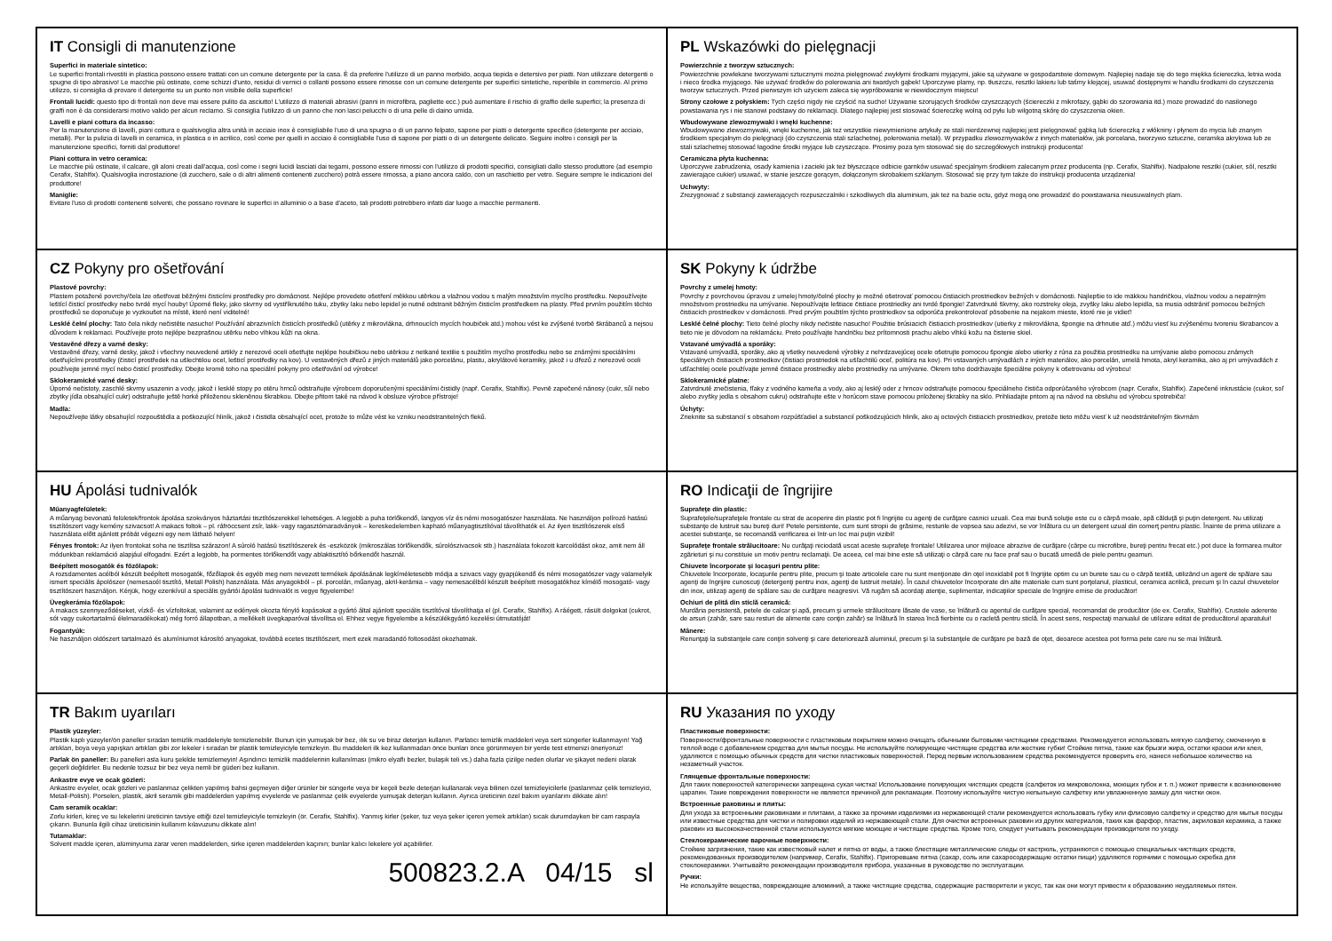IT Consigli di manutenzione
Superfici in materiale sintetico:
Le superfici frontali rivestiti in plastica possono essere trattati con un comune detergente per la casa. È da preferire l'utilizzo di un panno morbido, acqua tiepida e detersivo per piatti. Non utilizzare detergenti o spugne di tipo abrasivo! Le macchie più ostinate, come schizzi d'unto, residui di vernici o collanti possono essere rimosse con un comune detergente per superfici sintetiche, reperibile in commercio. Al primo utilizzo, si consiglia di provare il detergente su un punto non visibile della superficie!
Frontali lucidi: questo tipo di frontali non deve mai essere pulito da asciutto! L'utilizzo di materiali abrasivi (panni in microfibra, pagliette ecc.) può aumentare il rischio di graffio delle superfici; la presenza di graffi non è da considerarsi motivo valido per alcun reclamo. Si consiglia l'utilizzo di un panno che non lasci pelucchi o di una pelle di daino umida.
Lavelli e piani cottura da incasso:
Per la manutenzione di lavelli, piani cottura o qualsivoglia altra unità in acciaio inox è consigliabile l'uso di una spugna o di un panno felpato, sapone per piatti o detergente specifico (detergente per acciaio, metalli). Per la pulizia di lavelli in ceramica, in plastica o in acrilico, così come per quelli in acciaio è consigliabile l'uso di sapone per piatti o di un detergente delicato. Seguire inoltre i consigli per la manutenzione specifici, forniti dal produttore!
Piani cottura in vetro ceramica:
Le macchie più ostinate, il calcare, gli aloni creati dall'acqua, così come i segni lucidi lasciati dai tegami, possono essere rimossi con l'utilizzo di prodotti specifici, consigliati dallo stesso produttore (ad esempio Cerafix, Stahlfix). Qualsivoglia incrostazione (di zucchero, sale o di altri alimenti contenenti zucchero) potrà essere rimossa, a piano ancora caldo, con un raschietto per vetro. Seguire sempre le indicazioni del produttore!
Maniglie:
Evitare l'uso di prodotti contenenti solventi, che possano rovinare le superfici in alluminio o a base d'aceto, tali prodotti potrebbero infatti dar luogo a macchie permanenti.
PL Wskazówki do pielęgnacji
Powierzchnie z tworzyw sztucznych:
Powierzchnie powlekane tworzywami sztucznymi można pielęgnować zwykłymi środkami myjącymi, jakie są używane w gospodarstwie domowym. Najlepiej nadaje się do tego miękka ściereczka, letnia woda i nieco środka myjącego. Nie używać środków do polerowania ani twardych gąbek! Uporczywe plamy, np. tłuszczu, resztki lakieru lub taśmy klejącej, usuwać dostępnymi w handlu środkami do czyszczenia tworzyw sztucznych. Przed pierwszym ich użyciem zaleca się wypróbowanie w niewidocznym miejscu!
Strony czołowe z połyskiem: Tych części nigdy nie czyścić na sucho! Używanie szorujących środków czyszczących (ściereczki z mikrofazy, gąbki do szorowania itd.) może prowadzić do nasilonego powstawania rys i nie stanowi podstawy do reklamacji. Dlatego najlepiej jest stosować ściereczkę wolną od pyłu lub wilgotną skórę do czyszczenia okien.
Wbudowywane zlewozmywaki i wnęki kuchenne:
Wbudowywane zlewozmywaki, wnęki kuchenne, jak też wszystkie niewymienione artykuły ze stali nierdzewnej najlepiej jest pielęgnować gąbką lub ściereczką z włókniny i płynem do mycia lub znanym środkiem specjalnym do pielęgnacji (do czyszczenia stali szlachetnej, polerowania metali). W przypadku zlewozmywaków z innych materiałów, jak porcelana, tworzywo sztuczne, ceramika akrylowa lub ze stali szlachetnej stosować łagodne środki myjące lub czyszczące. Prosimy poza tym stosować się do szczegółowych instrukcji producenta!
Ceramiczna płyta kuchenna:
Uporczywe zabrudzenia, osady kamienia i zacieki jak też błyszczące odbicie garnków usuwać specjalnym środkiem zalecanym przez producenta (np. Cerafix, Stahlfix). Nadpalone resztki (cukier, sól, resztki zawierające cukier) usuwać, w stanie jeszcze gorącym, dołączonym skrobakiem szklanym. Stosować się przy tym także do instrukcji producenta urządzenia!
Uchwyty:
Zrezygnować z substancji zawierających rozpuszczalniki i szkodliwych dla aluminium, jak też na bazie octu, gdyż mogą one prowadzić do powstawania nieusuwalnych plam.
CZ Pokyny pro ošetřování
Plastové povrchy:
Plastem potažené povrchy/čela lze ošetřovat běžnými čisticími prostředky pro domácnost. Nejlépe provedete ošetření měkkou utěrkou a vlažnou vodou s malým množstvím mycího prostředku. Nepoužívejte leštící čisticí prostředky nebo tvrdé mycí houby! Úporné fleky, jako skvrny od vystříknutého tuku, zbytky laku nebo lepidel je nutné odstranit běžným čisticím prostředkem na plasty. Před prvním použitím těchto prostředků se doporučuje je vyzkoušet na místě, které není viditelné!
Lesklé čelní plochy: Tato čela nikdy nečistěte nasucho! Používání abrazivních čisticích prostředků (utěrky z mikrovlákna, drhnoucích mycích houbiček atd.) mohou vést ke zvýšené tvorbě škrábanců a nejsou důvodem k reklamaci. Používejte proto nejlépe bezprašnou utěrku nebo vlhkou kůži na okna.
Vestavěné dřezy a varné desky:
Vestavěné dřezy, varné desky, jakož i všechny neuvedené artikly z nerezové oceli ošetřujte nejlépe houbičkou nebo utěrkou z netkané textilie s použitím mycího prostředku nebo se známými speciálními ošetřujícími prostředky (čisticí prostředek na ušlechtilou ocel, lešticí prostředky na kov). U vestavěných dřezů z jiných materiálů jako porcelánu, plastu, akrylátové keramiky, jakož i u dřezů z nerezové oceli používejte jemné mycí nebo čisticí prostředky. Dbejte kromě toho na speciální pokyny pro ošetřování od výrobce!
Sklokeramické varné desky:
Úporné nečistoty, zaschlé skvrny usazenin a vody, jakož i lesklé stopy po otěru hrnců odstraňujte výrobcem doporučenými speciálními čistidly (např. Cerafix, Stahlfix). Pevně zapečené nánosy (cukr, sůl nebo zbytky jídla obsahující cukr) odstraňujte ještě horké přiloženou skleněnou škrabkou. Dbejte přitom také na návod k obsluze výrobce přístroje!
Madla:
Nepoužívejte látky obsahující rozpouštědla a poškozující hliník, jakož i čistidla obsahující ocet, protože to může vést ke vzniku neodstranitelných fleků.
SK Pokyny k údržbe
Povrchy z umelej hmoty:
Povrchy z povrchovou úpravou z umelej hmoty/čelné plochy je možné ošetrovať pomocou čistiacich prostriedkov bežných v domácnosti. Najlepšie to ide mäkkou handričkou, vlažnou vodou a nepatrným množstvom prostriedku na umývanie. Nepoužívajte leštiace čistiace prostriedky ani tvrdé špongie! Zatvrdnuté škvrny, ako rozstreky oleja, zvyšky laku alebo lepidla, sa musia odstrániť pomocou bežných čistiacich prostriedkov v domácnosti. Pred prvým použitím týchto prostriedkov sa odporúča prekontrolovať pôsobenie na nejakom mieste, ktoré nie je vidieť!
Lesklé čelné plochy: Tieto čelné plochy nikdy nečistite nasucho! Použitie brúsiacich čistiacich prostriedkov (utierky z mikrovlákna, špongie na drhnutie atď.) môžu viesť ku zvýšenému tvoreniu škrabancov a tieto nie je dôvodom na reklamáciu. Preto používajte handričku bez prítomnosti prachu alebo vlhkú kožu na čistenie skiel.
Vstavané umývadlá a sporáky:
Vstavané umývadlá, sporáky, ako aj všetky neuvedené výrobky z nehrdzavejúcej ocele ošetrujte pomocou špongie alebo utierky z rúna za použitia prostriedku na umývanie alebo pomocou známych špeciálnych čistiacich prostriedkov (čistiaci prostriedok na ušľachtilú oceľ, politúra na kov). Pri vstavaných umývadlách z iných materiálov, ako porcelán, umelá hmota, akryl keramika, ako aj pri umývadlách z ušľachtilej ocele používajte jemné čistiace prostriedky alebo prostriedky na umývanie. Okrem toho dodržiavajte špeciálne pokyny k ošetrovaniu od výrobcu!
Sklokeramické platne:
Zatvrdnuté znečistenia, fľaky z vodného kameňa a vody, ako aj lesklý oder z hrncov odstraňujte pomocou špeciálneho čističa odporúčaného výrobcom (napr. Cerafix, Stahlfix). Zapečené inkrustácie (cukor, soľ alebo zvyšky jedla s obsahom cukru) odstraňujte ešte v horúcom stave pomocou priloženej škrabky na sklo. Prihliadajte pritom aj na návod na obsluhu od výrobcu spotrebiča!
Úchyty:
Zriekn­ite sa substancií s obsahom rozpúšťadiel a substancií poškodzujúcich hliník, ako aj octových čistiacich prostriedkov, pretože tieto môžu viesť k už neodstrániteľným škvrnám
HU Ápolási tudnivalók
Műanyagfelületek:
A műanyag bevonatú felületek/frontok ápolása szokványos háztartási tisztítószerekkel lehetséges. A legjobb a puha törlőkendő, langyos víz és némi mosogatószer használata. Ne használjon polírozó hatású tisztítószert vagy kemény szivacsot! A makacs foltok – pl. ráfröccsent zsír, lakk- vagy ragasztómaradványok – kereskedelemben kapható műanyagtisztítóval távolíthatók el. Az ilyen tisztítószerek első használata előtt ajánlott próbát végezni egy nem látható helyen!
Fényes frontok: Az ilyen frontokat soha ne tisztítsa szárazon! A súroló hatású tisztítószerek és -eszközök (mikroszálas törlőkendők, súrolószivacsok stb.) használata fokozott karcolódást okoz, amit nem áll módunkban reklamáció alapjául elfogadni. Ezért a legjobb, ha pormentes törlőkendőt vagy ablaktisztító bőrkendőt használ.
Beépített mosogatók és főzőlapok:
A rozsdamentes acélból készült beépített mosogatók, főzőlapok és egyéb meg nem nevezett termékek ápolásának legkíméletesebb módja a szivacs vagy gyapjúkendő és némi mosogatószer vagy valamelyik ismert speciális ápolószer (nemesacél tisztító, Metall Polish) használata. Más anyagokból – pl. porcelán, műanyag, akril-kerámia – vagy nemesacélból készült beépített mosogatókhoz kímélő mosogató- vagy tisztítószert használjon. Kérjük, hogy ezenkívül a speciális gyártói ápolási tudnivalót is vegye figyelembe!
Üvegkerámia főzőlapok:
A makacs szennyeződéseket, vízkő- és vízfoltokat, valamint az edények okozta fényló kopásokat a gyártó által ajánlott speciális tisztítóval távolíthatja el (pl. Cerafix, Stahlfix). A ráégett, rásült dolgokat (cukrot, sót vagy cukortartalmú élelmaradékokat) még forró állapotban, a mellékelt üvegkaparóval távolítsa el. Ehhez vegye figyelembe a készülékgyártó kezelési útmutatóját!
Fogantyúk:
Ne használjon oldószert tartalmazó és alumíniumot károsító anyagokat, továbbá ecetes tisztítószert, mert ezek maradandó foltosodást okozhatnak.
RO Indicaţii de îngrijire
Suprafeţe din plastic:
Suprafeţele/suprafeţele frontale cu strat de acoperire din plastic pot fi îngrijite cu agenţi de curăţare casnici uzuali. Cea mai bună soluţie este cu o cârpă moale, apă călduţă şi puţin detergent. Nu utilizaţi substanţe de lustruit sau bureţi duri! Petele persistente, cum sunt stropii de grăsime, resturile de vopsea sau adezivi, se vor înlătura cu un detergent uzual din comerţ pentru plastic. Înainte de prima utilizare a acestei substanţe, se recomandă verificarea ei într-un loc mai puţin vizibil!
Suprafeţe frontale strălucitoare: Nu curăţaţi niciodată uscat aceste suprafeţe frontale! Utilizarea unor mijloace abrazive de curăţare (cârpe cu microfibre, bureţi pentru frecat etc.) pot duce la formarea multor zgârieturi şi nu constituie un motiv pentru reclamaţii. De aceea, cel mai bine este să utilizaţi o cârpă care nu face praf sau o bucată umedă de piele pentru geamuri.
Chiuvete încorporate şi locaşuri pentru plite:
Chiuvetele încorporate, locaşurile pentru plite, precum şi toate articolele care nu sunt menţionate din oţel inoxidabil pot fi îngrijite optim cu un burete sau cu o cârpă textilă, utilizând un agent de spălare sau agenţi de îngrijire cunoscuţi (detergenţi pentru inox, agenţi de lustruit metale). În cazul chiuvetelor încorporate din alte materiale cum sunt porţelanul, plasticul, ceramica acrilică, precum şi în cazul chiuvetelor din inox, utilizaţi agenţi de spălare sau de curăţare neagresivi. Vă rugăm să acordaţi atenţie, suplimentar, indicaţiilor speciale de îngrijire emise de producător!
Ochiuri de plită din sticlă ceramică:
Murdăria persistentă, petele de calcar şi apă, precum şi urmele strălucitoare lăsate de vase, se înlătură cu agentul de curăţare special, recomandat de producător (de ex. Cerafix, Stahlfix). Crustele aderente de arsuri (zahăr, sare sau resturi de alimente care conţin zahăr) se înlătură în starea încă fierbinte cu o racletă pentru sticlă. În acest sens, respectaţi manualul de utilizare editat de producătorul aparatului!
Mânere:
Renunţaţi la substanţele care conţin solvenţi şi care deteriorează aluminiul, precum şi la substanţele de curăţare pe bază de oţet, deoarece acestea pot forma pete care nu se mai înlătură.
TR Bakım uyarıları
Plastik yüzeyler:
Plastik kaplı yüzeyler/ön paneller sıradan temizlik maddeleriyle temizlenebilir. Bunun için yumuşak bir bez, ılık su ve biraz deterjan kullanın. Parlatıcı temizlik maddeleri veya sert süngerler kullanmayın! Yağ artıkları, boya veya yapışkan artıkları gibi zor lekeler i sıradan bir plastik temizleyiciyle temizleyin. Bu maddeleri ilk kez kullanmadan önce bunları önce görünmeyen bir yerde test etmenizi öneriyoruz!
Parlak ön paneller: Bu panelleri asla kuru şekilde temizlemeyin! Aşındırıcı temizlik maddelerinin kullanılması (mikro elyaflı bezler, bulaşık teli vs.) daha fazla çizilge neden olurlar ve şikayet nedeni olarak geçerli değildirler. Bu nedenle tozsuz bir bez veya nemli bir güderi bez kullanın.
Ankastre evye ve ocak gözleri:
Ankastre evyeler, ocak gözleri ve paslanmaz çelikten yapılmış bahsi geçmeyen diğer ürünler bir süngerle veya bir keçeli bezle deterjan kullanarak veya bilinen özel temizleyicilerle (paslanmaz çelik temizleyici, Metall-Polish). Porselen, plastik, akril seramik gibi maddelerden yapılmış evyelerde ve paslanmaz çelik evyelerde yumuşak deterjan kullanın. Ayrıca üreticinin özel bakım uyarılarını dikkate alın!
Cam seramik ocaklar:
Zorlu kirleri, kireç ve su lekelerini üreticinin tavsiye ettiği özel temizleyiciyle temizleyin (ör. Cerafix, Stahlfix). Yanmış kirler (şeker, tuz veya şeker içeren yemek artıkları) sıcak durumdayken bir cam raspayla çıkarın. Bununla ilgili cihaz üreticisinin kullanım kılavuzunu dikkate alın!
Tutamaklar:
Solvent madde içeren, alüminyuma zarar veren maddelerden, sirke içeren maddelerden kaçının; bunlar kalıcı lekelere yol açabilirler.
500823.2.A 04/15 sl
RU Указания по уходу
Пластиковые поверхности:
Поверхности/фронтальные поверхности с пластиковым покрытием можно очищать обычными бытовыми чистящими средствами. Рекомендуется использовать мягкую салфетку, смоченную в теплой воде с добавлением средства для мытья посуды. Не используйте полирующие чистящие средства или жесткие губки! Стойкие пятна, такие как брызги жира, остатки краски или клея, удаляются с помощью обычных средств для чистки пластиковых поверхностей. Перед первым использованием средства рекомендуется проверить его, нанеся небольшое количество на незаметный участок.
Глянцевые фронтальные поверхности:
Для таких поверхностей категорически запрещена сухая чистка! Использование полирующих чистящих средств (салфеток из микроволокна, моющих губок и т. п.) может привести к возникновению царапин. Такие повреждения поверхности не являются причиной для рекламации. Поэтому используйте чистую непыльную салфетку или увлажненную замшу для чистки окон.
Встроенные раковины и плиты:
Для ухода за встроенными раковинами и плитами, а также за прочими изделиями из нержавеющей стали рекомендуется использовать губку или флисовую салфетку и средство для мытья посуды или известные средства для чистки и полировки изделий из нержавеющей стали. Для очистки встроенных раковин из других материалов, таких как фарфор, пластик, акриловая керамика, а также раковин из высококачественной стали используются мягкие моющие и чистящие средства. Кроме того, следует учитывать рекомендации производителя по уходу.
Стеклокерамические варочные поверхности:
Стойкие загрязнения, такие как известковый налет и пятна от воды, а также блестящие металлические следы от кастрюль, устраняются с помощью специальных чистящих средств, рекомендованных производителем (например, Cerafix, Stahlfix). Пригоревшие пятна (сахар, соль или сахаросодержащие остатки пищи) удаляются горячими с помощью скребка для стеклокерамики. Учитывайте рекомендации производителя прибора, указанные в руководстве по эксплуатации.
Ручки:
Не используйте вещества, повреждающие алюминий, а также чистящие средства, содержащие растворители и уксус, так как они могут привести к образованию неудаляемых пятен.